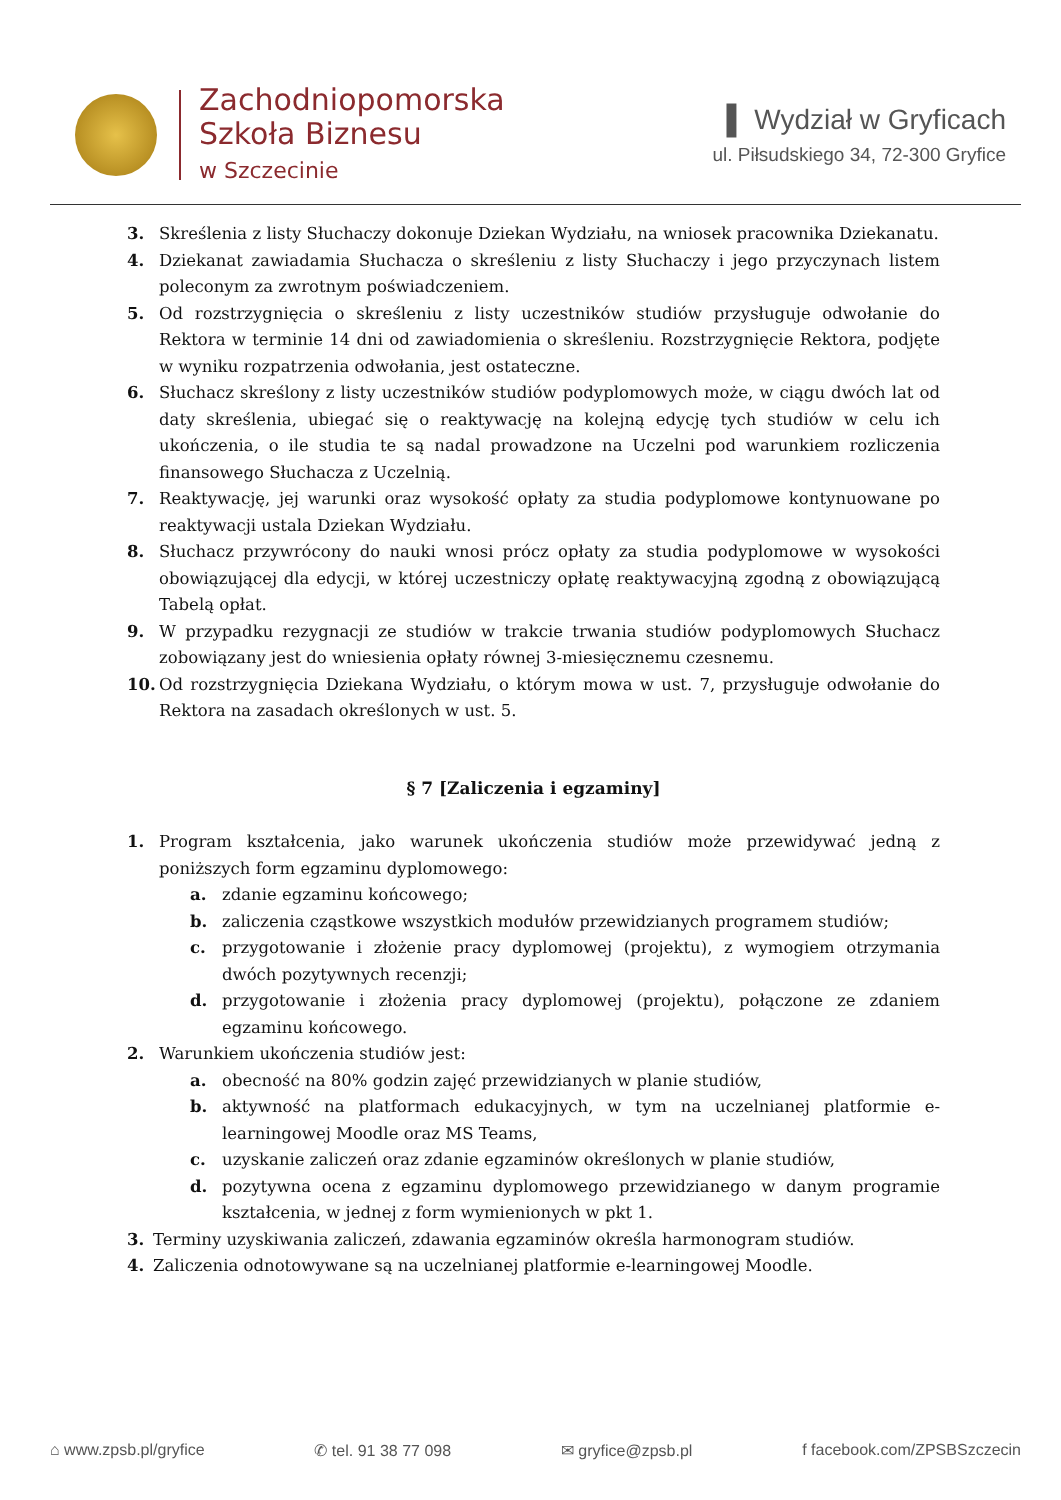Zachodniopomorska
Szkoła Biznesu
w Szczecinie
▌ Wydział w Gryficach
ul. Piłsudskiego 34, 72-300 Gryfice
3. Skreślenia z listy Słuchaczy dokonuje Dziekan Wydziału, na wniosek pracownika Dziekanatu.
4. Dziekanat zawiadamia Słuchacza o skreśleniu z listy Słuchaczy i jego przyczynach listem poleconym za zwrotnym poświadczeniem.
5. Od rozstrzygnięcia o skreśleniu z listy uczestników studiów przysługuje odwołanie do Rektora w terminie 14 dni od zawiadomienia o skreśleniu. Rozstrzygnięcie Rektora, podjęte w wyniku rozpatrzenia odwołania, jest ostateczne.
6. Słuchacz skreślony z listy uczestników studiów podyplomowych może, w ciągu dwóch lat od daty skreślenia, ubiegać się o reaktywację na kolejną edycję tych studiów w celu ich ukończenia, o ile studia te są nadal prowadzone na Uczelni pod warunkiem rozliczenia finansowego Słuchacza z Uczelnią.
7. Reaktywację, jej warunki oraz wysokość opłaty za studia podyplomowe kontynuowane po reaktywacji ustala Dziekan Wydziału.
8. Słuchacz przywrócony do nauki wnosi prócz opłaty za studia podyplomowe w wysokości obowiązującej dla edycji, w której uczestniczy opłatę reaktywacyjną zgodną z obowiązującą Tabelą opłat.
9. W przypadku rezygnacji ze studiów w trakcie trwania studiów podyplomowych Słuchacz zobowiązany jest do wniesienia opłaty równej 3-miesięcznemu czesnemu.
10. Od rozstrzygnięcia Dziekana Wydziału, o którym mowa w ust. 7, przysługuje odwołanie do Rektora na zasadach określonych w ust. 5.
§ 7 [Zaliczenia i egzaminy]
1. Program kształcenia, jako warunek ukończenia studiów może przewidywać jedną z poniższych form egzaminu dyplomowego:
a. zdanie egzaminu końcowego;
b. zaliczenia cząstkowe wszystkich modułów przewidzianych programem studiów;
c. przygotowanie i złożenie pracy dyplomowej (projektu), z wymogiem otrzymania dwóch pozytywnych recenzji;
d. przygotowanie i złożenia pracy dyplomowej (projektu), połączone ze zdaniem egzaminu końcowego.
2. Warunkiem ukończenia studiów jest:
a. obecność na 80% godzin zajęć przewidzianych w planie studiów,
b. aktywność na platformach edukacyjnych, w tym na uczelnianej platformie e-learningowej Moodle oraz MS Teams,
c. uzyskanie zaliczeń oraz zdanie egzaminów określonych w planie studiów,
d. pozytywna ocena z egzaminu dyplomowego przewidzianego w danym programie kształcenia, w jednej z form wymienionych w pkt 1.
3. Terminy uzyskiwania zaliczeń, zdawania egzaminów określa harmonogram studiów.
4. Zaliczenia odnotowywane są na uczelnianej platformie e-learningowej Moodle.
⌂ www.zpsb.pl/gryfice ✆ tel. 91 38 77 098 ✉ gryfice@zpsb.pl f facebook.com/ZPSBSzczecin